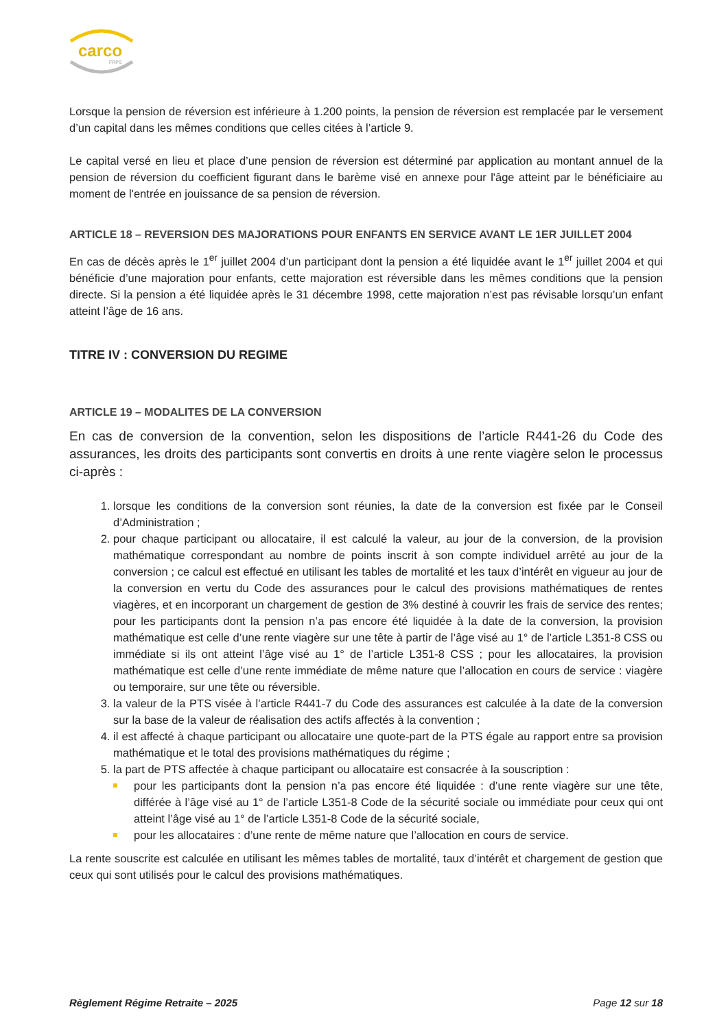carco
FRPS
Lorsque la pension de réversion est inférieure à 1.200 points, la pension de réversion est remplacée par le versement d’un capital dans les mêmes conditions que celles citées à l’article 9.
Le capital versé en lieu et place d’une pension de réversion est déterminé par application au montant annuel de la pension de réversion du coefficient figurant dans le barème visé en annexe pour l'âge atteint par le bénéficiaire au moment de l'entrée en jouissance de sa pension de réversion.
ARTICLE 18 – REVERSION DES MAJORATIONS POUR ENFANTS EN SERVICE AVANT LE 1ER JUILLET 2004
En cas de décès après le 1<sup>er</sup> juillet 2004 d’un participant dont la pension a été liquidée avant le 1<sup>er</sup> juillet 2004 et qui bénéficie d’une majoration pour enfants, cette majoration est réversible dans les mêmes conditions que la pension directe. Si la pension a été liquidée après le 31 décembre 1998, cette majoration n’est pas révisable lorsqu’un enfant atteint l’âge de 16 ans.
TITRE IV : CONVERSION DU REGIME
ARTICLE 19 – MODALITES DE LA CONVERSION
En cas de conversion de la convention, selon les dispositions de l’article R441-26 du Code des assurances, les droits des participants sont convertis en droits à une rente viagère selon le processus ci-après :
1. lorsque les conditions de la conversion sont réunies, la date de la conversion est fixée par le Conseil d’Administration ;
2. pour chaque participant ou allocataire, il est calculé la valeur, au jour de la conversion, de la provision mathématique correspondant au nombre de points inscrit à son compte individuel arrêté au jour de la conversion ; ce calcul est effectué en utilisant les tables de mortalité et les taux d’intérêt en vigueur au jour de la conversion en vertu du Code des assurances pour le calcul des provisions mathématiques de rentes viagères, et en incorporant un chargement de gestion de 3% destiné à couvrir les frais de service des rentes; pour les participants dont la pension n’a pas encore été liquidée à la date de la conversion, la provision mathématique est celle d’une rente viagère sur une tête à partir de l’âge visé au 1° de l’article L351-8 CSS ou immédiate si ils ont atteint l’âge visé au 1° de l’article L351-8 CSS ; pour les allocataires, la provision mathématique est celle d’une rente immédiate de même nature que l’allocation en cours de service : viagère ou temporaire, sur une tête ou réversible.
3. la valeur de la PTS visée à l’article R441-7 du Code des assurances est calculée à la date de la conversion sur la base de la valeur de réalisation des actifs affectés à la convention ;
4. il est affecté à chaque participant ou allocataire une quote-part de la PTS égale au rapport entre sa provision mathématique et le total des provisions mathématiques du régime ;
5. la part de PTS affectée à chaque participant ou allocataire est consacrée à la souscription :
pour les participants dont la pension n’a pas encore été liquidée : d’une rente viagère sur une tête, différée à l’âge visé au 1° de l’article L351-8 Code de la sécurité sociale ou immédiate pour ceux qui ont atteint l’âge visé au 1° de l’article L351-8 Code de la sécurité sociale,
pour les allocataires : d’une rente de même nature que l’allocation en cours de service.
La rente souscrite est calculée en utilisant les mêmes tables de mortalité, taux d’intérêt et chargement de gestion que ceux qui sont utilisés pour le calcul des provisions mathématiques.
Règlement Régime Retraite – 2025 Page 12 sur 18